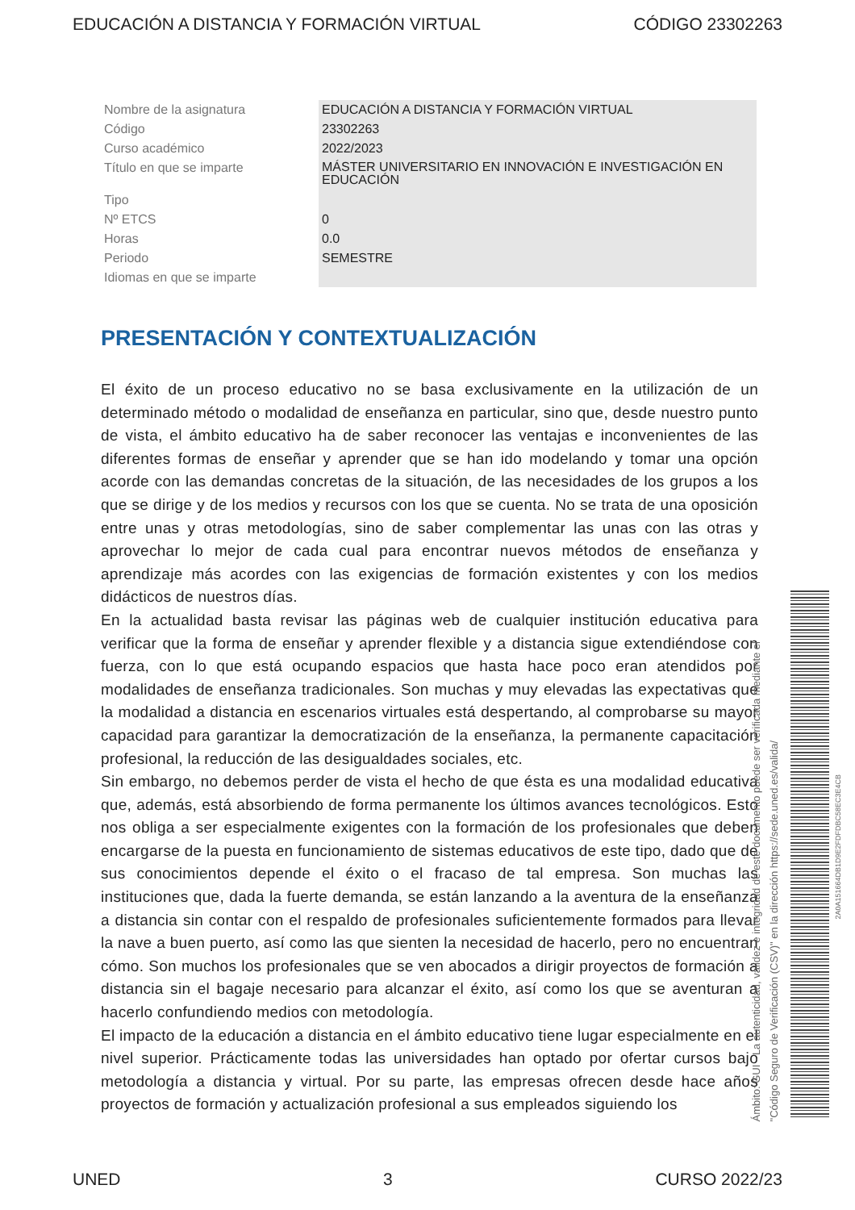EDUCACIÓN A DISTANCIA Y FORMACIÓN VIRTUAL CÓDIGO 23302263
| Nombre de la asignatura | EDUCACIÓN A DISTANCIA Y FORMACIÓN VIRTUAL |
| Código | 23302263 |
| Curso académico | 2022/2023 |
| Título en que se imparte | MÁSTER UNIVERSITARIO EN INNOVACIÓN E INVESTIGACIÓN EN EDUCACIÓN |
| Tipo | |
| Nº ETCS | 0 |
| Horas | 0.0 |
| Periodo | SEMESTRE |
| Idiomas en que se imparte | |
PRESENTACIÓN Y CONTEXTUALIZACIÓN
El éxito de un proceso educativo no se basa exclusivamente en la utilización de un determinado método o modalidad de enseñanza en particular, sino que, desde nuestro punto de vista, el ámbito educativo ha de saber reconocer las ventajas e inconvenientes de las diferentes formas de enseñar y aprender que se han ido modelando y tomar una opción acorde con las demandas concretas de la situación, de las necesidades de los grupos a los que se dirige y de los medios y recursos con los que se cuenta. No se trata de una oposición entre unas y otras metodologías, sino de saber complementar las unas con las otras y aprovechar lo mejor de cada cual para encontrar nuevos métodos de enseñanza y aprendizaje más acordes con las exigencias de formación existentes y con los medios didácticos de nuestros días.
En la actualidad basta revisar las páginas web de cualquier institución educativa para verificar que la forma de enseñar y aprender flexible y a distancia sigue extendiéndose con fuerza, con lo que está ocupando espacios que hasta hace poco eran atendidos por modalidades de enseñanza tradicionales. Son muchas y muy elevadas las expectativas que la modalidad a distancia en escenarios virtuales está despertando, al comprobarse su mayor capacidad para garantizar la democratización de la enseñanza, la permanente capacitación profesional, la reducción de las desigualdades sociales, etc.
Sin embargo, no debemos perder de vista el hecho de que ésta es una modalidad educativa que, además, está absorbiendo de forma permanente los últimos avances tecnológicos. Esto nos obliga a ser especialmente exigentes con la formación de los profesionales que deben encargarse de la puesta en funcionamiento de sistemas educativos de este tipo, dado que de sus conocimientos depende el éxito o el fracaso de tal empresa. Son muchas las instituciones que, dada la fuerte demanda, se están lanzando a la aventura de la enseñanza a distancia sin contar con el respaldo de profesionales suficientemente formados para llevar la nave a buen puerto, así como las que sienten la necesidad de hacerlo, pero no encuentran cómo. Son muchos los profesionales que se ven abocados a dirigir proyectos de formación a distancia sin el bagaje necesario para alcanzar el éxito, así como los que se aventuran a hacerlo confundiendo medios con metodología.
El impacto de la educación a distancia en el ámbito educativo tiene lugar especialmente en el nivel superior. Prácticamente todas las universidades han optado por ofertar cursos bajo metodología a distancia y virtual. Por su parte, las empresas ofrecen desde hace años proyectos de formación y actualización profesional a sus empleados siguiendo los
Ámbito: GUI - La autenticidad, validez e integridad de este documento puede ser verificada mediante el
"Código Seguro de Verificación (CSV)" en la dirección https://sede.uned.es/valida/
2A0A151664DB1D9E2FDFDBC58EC3E4CB
UNED 3 CURSO 2022/23